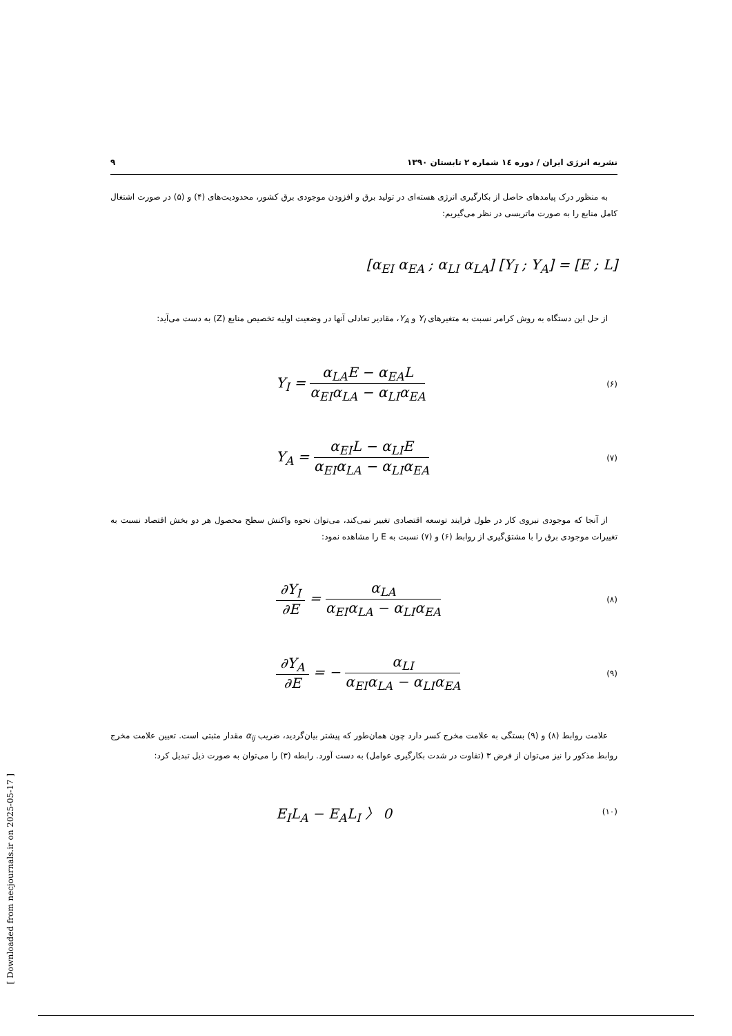نشریه انرژی ایران / دوره ١٤ شماره ٢ تابستان ١٣٩٠ ٩
به منظور درک پیامدهای حاصل از بکارگیری انرژی هسته‌ای در تولید برق و افزودن موجودی برق کشور، محدودیت‌های (۴) و (۵) در صورت اشتغال کامل منابع را به صورت ماتریسی در نظر می‌گیریم:
[α<sub>EI</sub> α<sub>EA</sub> ; α<sub>LI</sub> α<sub>LA</sub>] [Y<sub>I</sub> ; Y<sub>A</sub>] = [E ; L]
از حل این دستگاه به روش کرامر نسبت به متغیرهای Y<sub>I</sub> و Y<sub>A</sub>، مقادیر تعادلی آنها در وضعیت اولیه تخصیص منابع (Z) به دست می‌آید:
Y<sub>I</sub> = α<sub>LA</sub>E − α<sub>EA</sub>L α<sub>EI</sub>α<sub>LA</sub> − α<sub>LI</sub>α<sub>EA</sub> (۶)
Y<sub>A</sub> = α<sub>EI</sub>L − α<sub>LI</sub>E α<sub>EI</sub>α<sub>LA</sub> − α<sub>LI</sub>α<sub>EA</sub> (۷)
از آنجا که موجودی نیروی کار در طول فرایند توسعه اقتصادی تغییر نمی‌کند، می‌توان نحوه واکنش سطح محصول هر دو بخش اقتصاد نسبت به تغییرات موجودی برق را با مشتق‌گیری از روابط (۶) و (۷) نسبت به E را مشاهده نمود:
∂Y<sub>I</sub> ∂E = α<sub>LA</sub> α<sub>EI</sub>α<sub>LA</sub> − α<sub>LI</sub>α<sub>EA</sub> (۸)
∂Y<sub>A</sub> ∂E = − α<sub>LI</sub> α<sub>EI</sub>α<sub>LA</sub> − α<sub>LI</sub>α<sub>EA</sub> (۹)
علامت روابط (۸) و (۹) بستگی به علامت مخرج کسر دارد چون همان‌طور که پیشتر بیان‌گردید، ضریب α<sub>ij</sub> مقدار مثبتی است. تعیین علامت مخرج روابط مذکور را نیز می‌توان از فرض ۳ (تفاوت در شدت بکارگیری عوامل) به دست آورد. رابطه (۳) را می‌توان به صورت ذیل تبدیل کرد:
E<sub>I</sub>L<sub>A</sub> − E<sub>A</sub>L<sub>I</sub> 〉 0 (۱۰)
[ Downloaded from necjournals.ir on 2025-05-17 ]